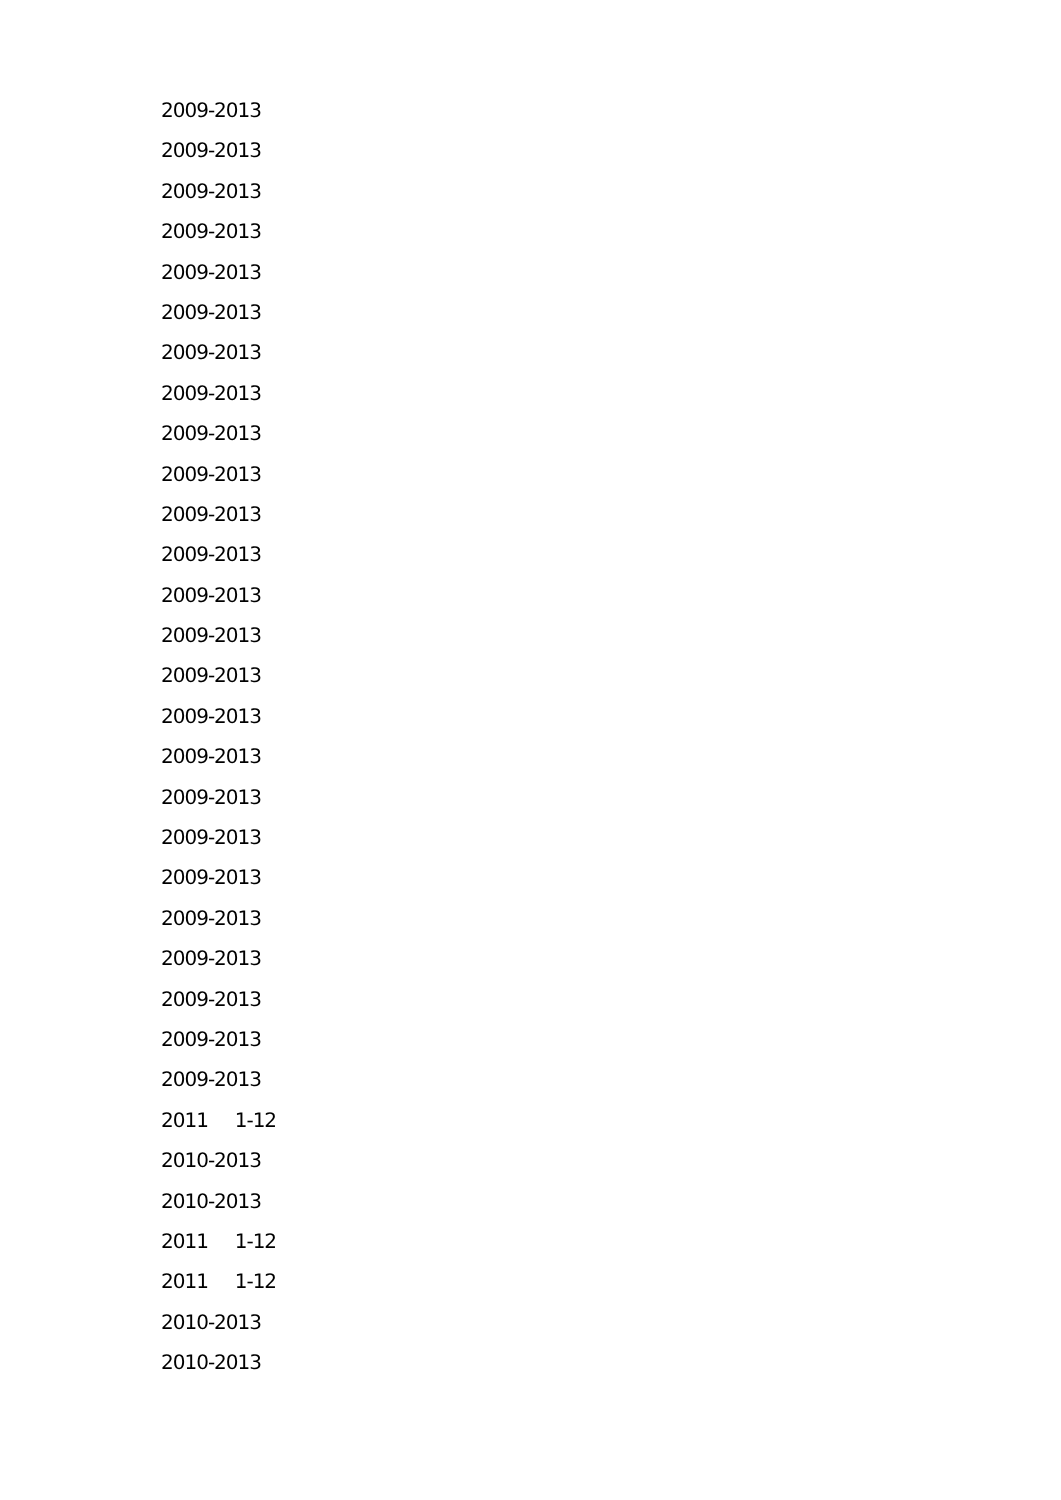2009-2013
2009-2013
2009-2013
2009-2013
2009-2013
2009-2013
2009-2013
2009-2013
2009-2013
2009-2013
2009-2013
2009-2013
2009-2013
2009-2013
2009-2013
2009-2013
2009-2013
2009-2013
2009-2013
2009-2013
2009-2013
2009-2013
2009-2013
2009-2013
2009-2013
2011 1-12
2010-2013
2010-2013
2011 1-12
2011 1-12
2010-2013
2010-2013